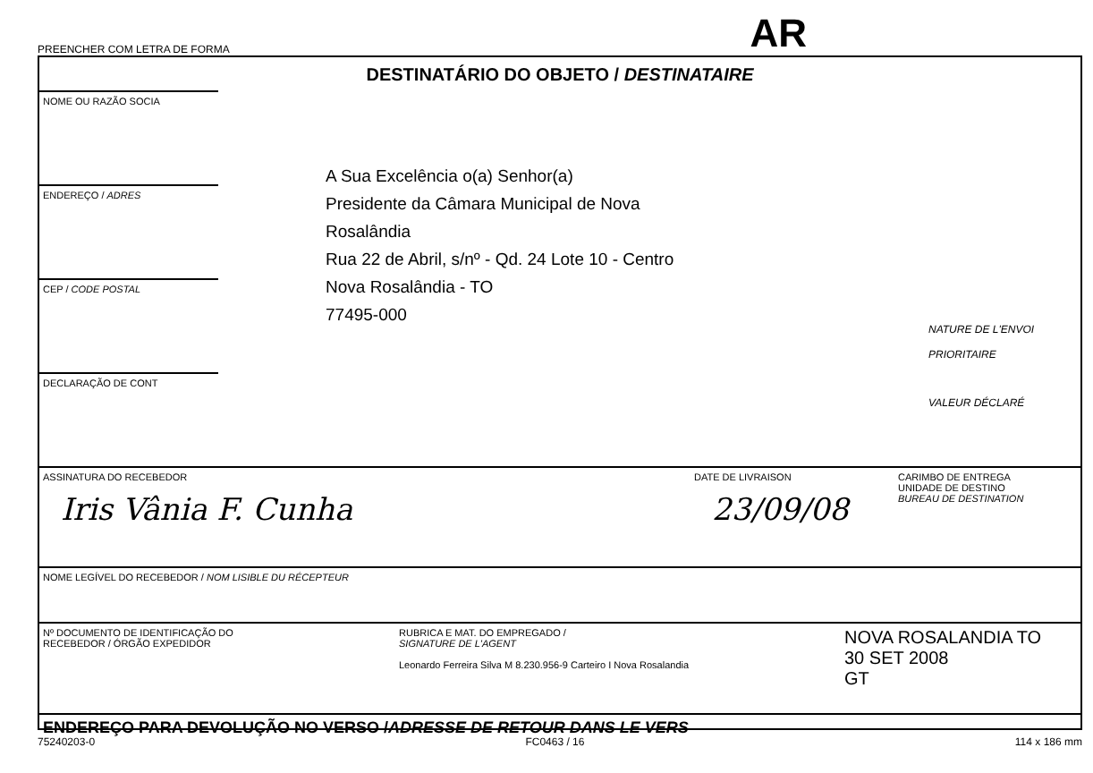PREENCHER COM LETRA DE FORMA AR
DESTINATÁRIO DO OBJETO / DESTINATAIRE
NOME OU RAZÃO SOCIA
ENDEREÇO / ADRES
CEP / CODE POSTAL
DECLARAÇÃO DE CONT
A Sua Excelência o(a) Senhor(a)
Presidente da Câmara Municipal de Nova
Rosalândia
Rua 22 de Abril, s/nº - Qd. 24 Lote 10 - Centro
Nova Rosalândia - TO
77495-000
NATURE DE L'ENVOI
PRIORITAIRE
VALEUR DÉCLARÉ
ASSINATURA DO RECEBEDOR
Iris Vânia F. Cunha
DATE DE LIVRAISON
23/09/08
CARIMBO DE ENTREGA
UNIDADE DE DESTINO
BUREAU DE DESTINATION
NOME LEGÍVEL DO RECEBEDOR / NOM LISIBLE DU RÉCEPTEUR
Nº DOCUMENTO DE IDENTIFICAÇÃO DO
RECEBEDOR / ÓRGÃO EXPEDIDOR
RUBRICA E MAT. DO EMPREGADO /
SIGNATURE DE L'AGENT
Leonardo Ferreira Silva M 8.230.956-9 Carteiro I Nova Rosalandia
NOVA ROSALANDIA TO
30 SET 2008
GT
ENDEREÇO PARA DEVOLUÇÃO NO VERSO / ADRESSE DE RETOUR DANS LE VERS
75240203-0 FC0463 / 16 114 x 186 mm